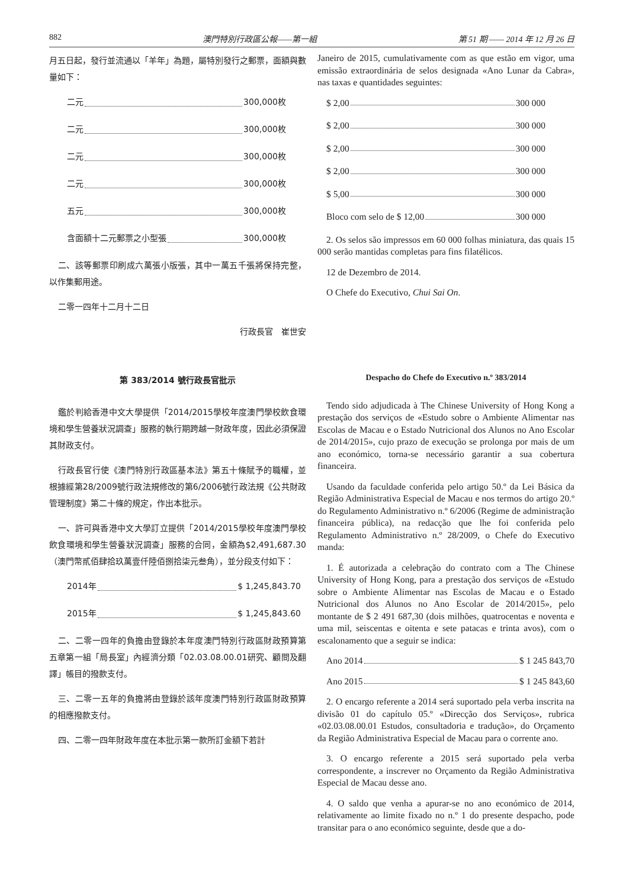882 澳門特別行政區公報——第一組 第 51 期 —— 2014 年 12 月 26 日
月五日起，發行並流通以「羊年」為題，屬特別發行之郵票，面額與數量如下：
二元 300,000枚
二元 300,000枚
二元 300,000枚
二元 300,000枚
五元 300,000枚
含面額十二元郵票之小型張 300,000枚
二、該等郵票印刷成六萬張小版張，其中一萬五千張將保持完整，以作集郵用途。
二零一四年十二月十二日
行政長官　崔世安
Janeiro de 2015, cumulativamente com as que estão em vigor, uma emissão extraordinária de selos designada «Ano Lunar da Cabra», nas taxas e quantidades seguintes:
$ 2,00 300 000
$ 2,00 300 000
$ 2,00 300 000
$ 2,00 300 000
$ 5,00 300 000
Bloco com selo de $ 12,00 300 000
2. Os selos são impressos em 60 000 folhas miniatura, das quais 15 000 serão mantidas completas para fins filatélicos.
12 de Dezembro de 2014.
O Chefe do Executivo, Chui Sai On.
第 383/2014 號行政長官批示
鑑於判給香港中文大學提供「2014/2015學校年度澳門學校飲食環境和學生營養狀況調查」服務的執行期跨越一財政年度，因此必須保證其財政支付。
行政長官行使《澳門特別行政區基本法》第五十條賦予的職權，並根據經第28/2009號行政法規修改的第6/2006號行政法規《公共財政管理制度》第二十條的規定，作出本批示。
一、許可與香港中文大學訂立提供「2014/2015學校年度澳門學校飲食環境和學生營養狀況調查」服務的合同，金額為$2,491,687.30（澳門幣貳佰肆拾玖萬壹仟陸佰捌拾柒元叁角），並分段支付如下：
2014年 $ 1,245,843.70
2015年 $ 1,245,843.60
二、二零一四年的負擔由登錄於本年度澳門特別行政區財政預算第五章第一組「局長室」內經濟分類「02.03.08.00.01研究、顧問及翻譯」帳目的撥款支付。
三、二零一五年的負擔將由登錄於該年度澳門特別行政區財政預算的相應撥款支付。
四、二零一四年財政年度在本批示第一款所訂金額下若計
Despacho do Chefe do Executivo n.º 383/2014
Tendo sido adjudicada à The Chinese University of Hong Kong a prestação dos serviços de «Estudo sobre o Ambiente Alimentar nas Escolas de Macau e o Estado Nutricional dos Alunos no Ano Escolar de 2014/2015», cujo prazo de execução se prolonga por mais de um ano económico, torna-se necessário garantir a sua cobertura financeira.
Usando da faculdade conferida pelo artigo 50.º da Lei Básica da Região Administrativa Especial de Macau e nos termos do artigo 20.º do Regulamento Administrativo n.º 6/2006 (Regime de administração financeira pública), na redacção que lhe foi conferida pelo Regulamento Administrativo n.º 28/2009, o Chefe do Executivo manda:
1. É autorizada a celebração do contrato com a The Chinese University of Hong Kong, para a prestação dos serviços de «Estudo sobre o Ambiente Alimentar nas Escolas de Macau e o Estado Nutricional dos Alunos no Ano Escolar de 2014/2015», pelo montante de $ 2 491 687,30 (dois milhões, quatrocentas e noventa e uma mil, seiscentas e oitenta e sete patacas e trinta avos), com o escalonamento que a seguir se indica:
Ano 2014 $ 1 245 843,70
Ano 2015 $ 1 245 843,60
2. O encargo referente a 2014 será suportado pela verba inscrita na divisão 01 do capítulo 05.º «Direcção dos Serviços», rubrica «02.03.08.00.01 Estudos, consultadoria e tradução», do Orçamento da Região Administrativa Especial de Macau para o corrente ano.
3. O encargo referente a 2015 será suportado pela verba correspondente, a inscrever no Orçamento da Região Administrativa Especial de Macau desse ano.
4. O saldo que venha a apurar-se no ano económico de 2014, relativamente ao limite fixado no n.º 1 do presente despacho, pode transitar para o ano económico seguinte, desde que a do-